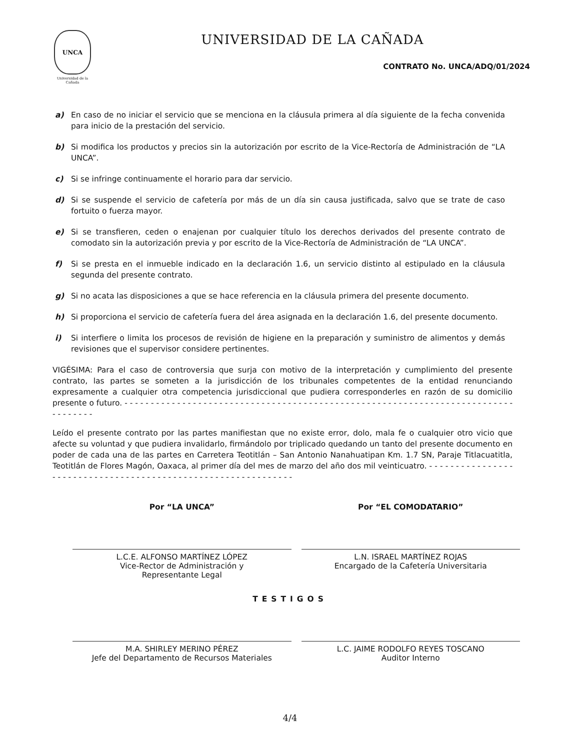UNCA
Universidad de la Cañada
UNIVERSIDAD DE LA CAÑADA
CONTRATO No. UNCA/ADQ/01/2024
a) En caso de no iniciar el servicio que se menciona en la cláusula primera al día siguiente de la fecha convenida para inicio de la prestación del servicio.
b) Si modifica los productos y precios sin la autorización por escrito de la Vice-Rectoría de Administración de “LA UNCA”.
c) Si se infringe continuamente el horario para dar servicio.
d) Si se suspende el servicio de cafetería por más de un día sin causa justificada, salvo que se trate de caso fortuito o fuerza mayor.
e) Si se transfieren, ceden o enajenan por cualquier título los derechos derivados del presente contrato de comodato sin la autorización previa y por escrito de la Vice-Rectoría de Administración de “LA UNCA”.
f) Si se presta en el inmueble indicado en la declaración 1.6, un servicio distinto al estipulado en la cláusula segunda del presente contrato.
g) Si no acata las disposiciones a que se hace referencia en la cláusula primera del presente documento.
h) Si proporciona el servicio de cafetería fuera del área asignada en la declaración 1.6, del presente documento.
i) Si interfiere o limita los procesos de revisión de higiene en la preparación y suministro de alimentos y demás revisiones que el supervisor considere pertinentes.
VIGÉSIMA: Para el caso de controversia que surja con motivo de la interpretación y cumplimiento del presente contrato, las partes se someten a la jurisdicción de los tribunales competentes de la entidad renunciando expresamente a cualquier otra competencia jurisdiccional que pudiera corresponderles en razón de su domicilio presente o futuro. - - - - - - - - - - - - - - - - - - - - - - - - - - - - - - - - - - - - - - - - - - - - - - - - - - - - - - - - - - - - - - - - - - - - - - - - - - - - - - - - - -
Leído el presente contrato por las partes manifiestan que no existe error, dolo, mala fe o cualquier otro vicio que afecte su voluntad y que pudiera invalidarlo, firmándolo por triplicado quedando un tanto del presente documento en poder de cada una de las partes en Carretera Teotitlán – San Antonio Nanahuatipan Km. 1.7 SN, Paraje Titlacuatitla, Teotitlán de Flores Magón, Oaxaca, al primer día del mes de marzo del año dos mil veinticuatro. - - - - - - - - - - - - - - - - - - - - - - - - - - - - - - - - - - - - - - - - - - - - - - - - - - - - - - - - - - - - - -
Por “LA UNCA”
L.C.E. ALFONSO MARTÍNEZ LÓPEZ
Vice-Rector de Administración y
Representante Legal
Por “EL COMODATARIO”
L.N. ISRAEL MARTÍNEZ ROJAS
Encargado de la Cafetería Universitaria
TESTIGOS
M.A. SHIRLEY MERINO PÉREZ
Jefe del Departamento de Recursos Materiales
L.C. JAIME RODOLFO REYES TOSCANO
Auditor Interno
4/4